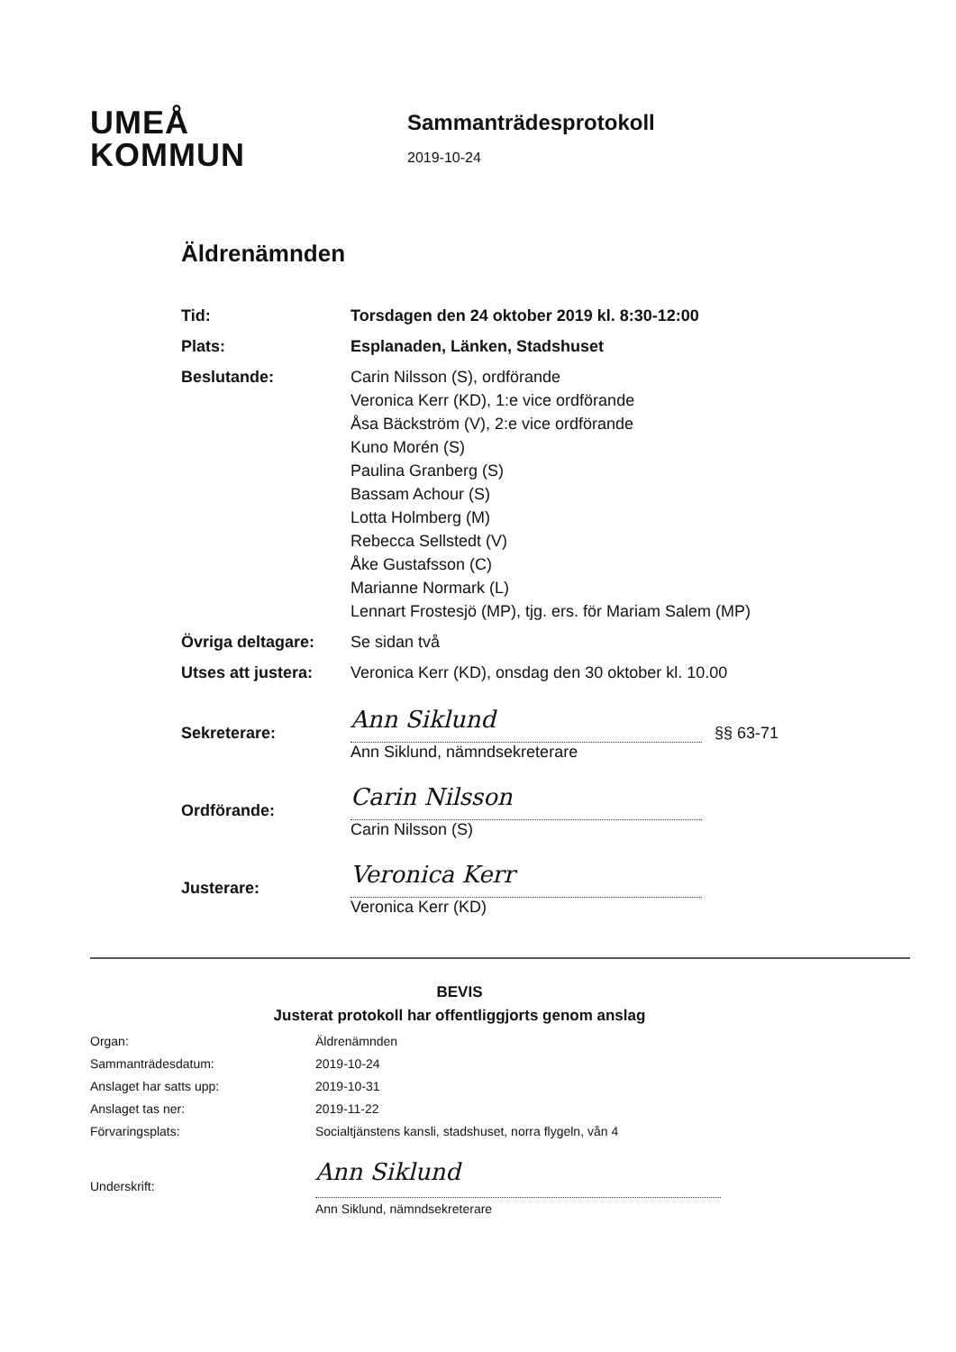UMEÅ
KOMMUN
Sammanträdesprotokoll
2019-10-24
Äldrenämnden
Tid: Torsdagen den 24 oktober 2019 kl. 8:30-12:00
Plats: Esplanaden, Länken, Stadshuset
Beslutande: Carin Nilsson (S), ordförande
Veronica Kerr (KD), 1:e vice ordförande
Åsa Bäckström (V), 2:e vice ordförande
Kuno Morén (S)
Paulina Granberg (S)
Bassam Achour (S)
Lotta Holmberg (M)
Rebecca Sellstedt (V)
Åke Gustafsson (C)
Marianne Normark (L)
Lennart Frostesjö (MP), tjg. ers. för Mariam Salem (MP)
Övriga deltagare: Se sidan två
Utses att justera: Veronica Kerr (KD), onsdag den 30 oktober kl. 10.00
Sekreterare: Ann Siklund §§ 63-71
Ann Siklund, nämndsekreterare
Ordförande: Carin Nilsson
Carin Nilsson (S)
Justerare: Veronica Kerr
Veronica Kerr (KD)
BEVIS
Justerat protokoll har offentliggjorts genom anslag
Organ: Äldrenämnden
Sammanträdesdatum: 2019-10-24
Anslaget har satts upp: 2019-10-31
Anslaget tas ner: 2019-11-22
Förvaringsplats: Socialtjänstens kansli, stadshuset, norra flygeln, vån 4
Underskrift: Ann Siklund
Ann Siklund, nämndsekreterare